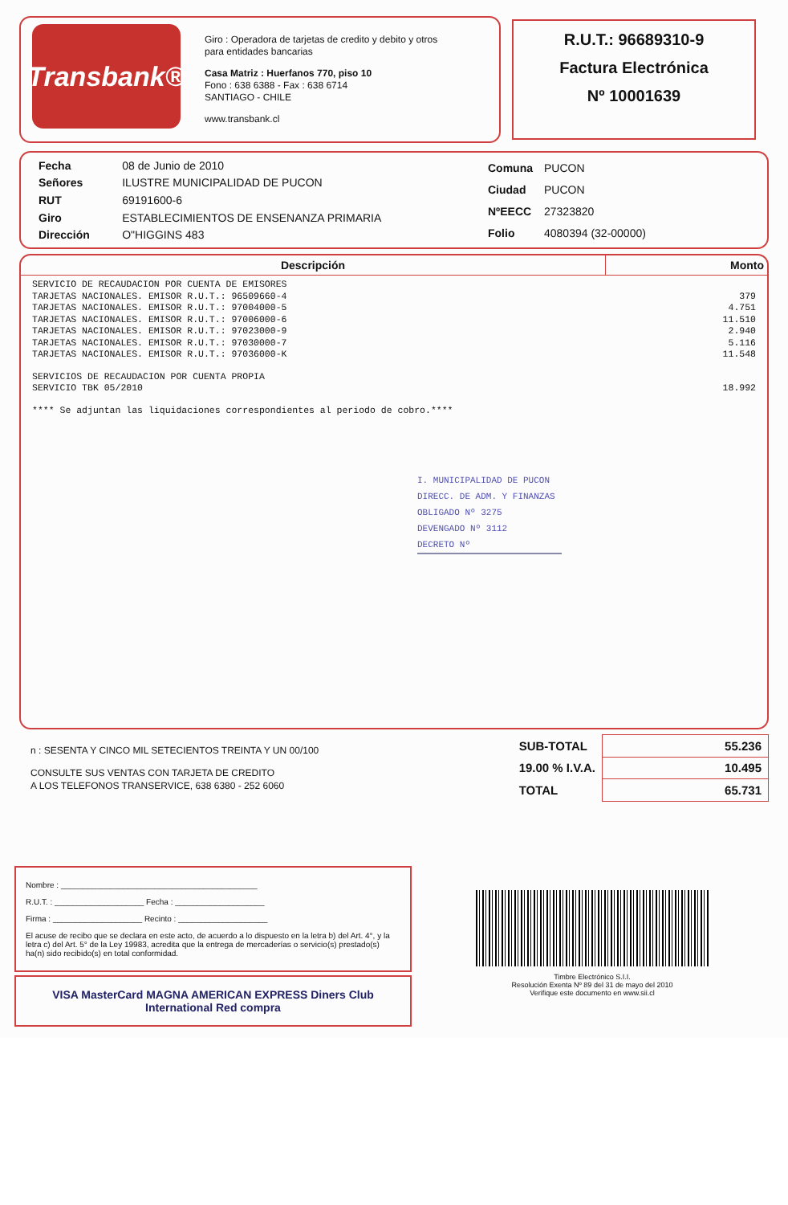Transbank®
Giro : Operadora de tarjetas de credito y debito y otros
para entidades bancarias
Casa Matriz : Huerfanos 770, piso 10
Fono : 638 6388 - Fax : 638 6714
SANTIAGO - CHILE
www.transbank.cl
R.U.T.: 96689310-9
Factura Electrónica
Nº 10001639
| Fecha | 08 de Junio de 2010 |
| Señores | ILUSTRE MUNICIPALIDAD DE PUCON |
| RUT | 69191600-6 |
| Giro | ESTABLECIMIENTOS DE ENSENANZA PRIMARIA |
| Dirección | O"HIGGINS 483 |
| Comuna | PUCON |
| Ciudad | PUCON |
| NºEECC | 27323820 |
| Folio | 4080394 (32-00000) |
Descripción Monto
SERVICIO DE RECAUDACION POR CUENTA DE EMISORES
TARJETAS NACIONALES. EMISOR R.U.T.: 96509660-4 379
TARJETAS NACIONALES. EMISOR R.U.T.: 97004000-5 4.751
TARJETAS NACIONALES. EMISOR R.U.T.: 97006000-6 11.510
TARJETAS NACIONALES. EMISOR R.U.T.: 97023000-9 2.940
TARJETAS NACIONALES. EMISOR R.U.T.: 97030000-7 5.116
TARJETAS NACIONALES. EMISOR R.U.T.: 97036000-K 11.548
SERVICIOS DE RECAUDACION POR CUENTA PROPIA
SERVICIO TBK 05/2010 18.992
**** Se adjuntan las liquidaciones correspondientes al periodo de cobro.****
I. MUNICIPALIDAD DE PUCON
DIRECC. DE ADM. Y FINANZAS
OBLIGADO Nº 3275
DEVENGADO Nº 3112
DECRETO Nº
n : SESENTA Y CINCO MIL SETECIENTOS TREINTA Y UN 00/100
CONSULTE SUS VENTAS CON TARJETA DE CREDITO
A LOS TELEFONOS TRANSERVICE, 638 6380 - 252 6060
| SUB-TOTAL | 55.236 |
| 19.00 % I.V.A. | 10.495 |
| TOTAL | 65.731 |
Nombre : ____________________________________________
R.U.T. : ____________________ Fecha : ____________________
Firma : ____________________ Recinto : ____________________
El acuse de recibo que se declara en este acto, de acuerdo a lo dispuesto en la letra b) del Art. 4°, y la letra c) del Art. 5° de la Ley 19983, acredita que la entrega de mercaderías o servicio(s) prestado(s) ha(n) sido recibido(s) en total conformidad.
VISA MasterCard MAGNA AMERICAN EXPRESS Diners Club International Red compra
Timbre Electrónico S.I.I.
Resolución Exenta Nº 89 del 31 de mayo del 2010
Verifique este documento en www.sii.cl